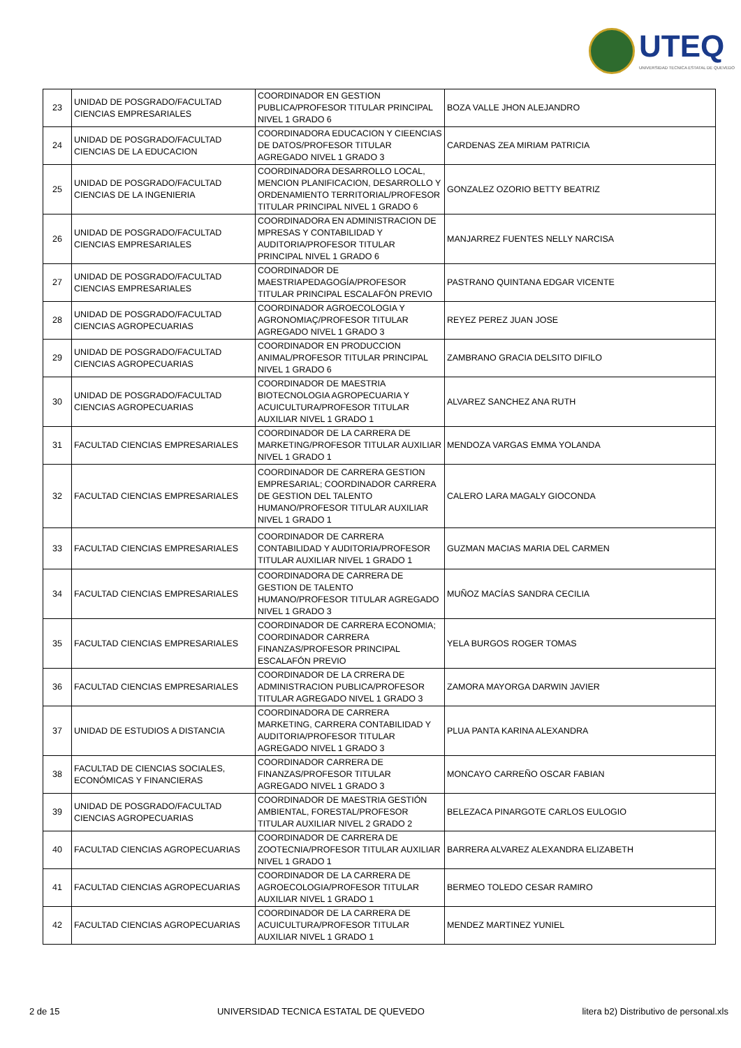UTEQ
UNIVERSIDAD TECNICA ESTATAL DE QUEVEDO
| 23 | UNIDAD DE POSGRADO/FACULTAD CIENCIAS EMPRESARIALES | COORDINADOR EN GESTION PUBLICA/PROFESOR TITULAR PRINCIPAL NIVEL 1 GRADO 6 | BOZA VALLE JHON ALEJANDRO |
| 24 | UNIDAD DE POSGRADO/FACULTAD CIENCIAS DE LA EDUCACION | COORDINADORA EDUCACION Y CIEENCIAS DE DATOS/PROFESOR TITULAR AGREGADO NIVEL 1 GRADO 3 | CARDENAS ZEA MIRIAM PATRICIA |
| 25 | UNIDAD DE POSGRADO/FACULTAD CIENCIAS DE LA INGENIERIA | COORDINADORA DESARROLLO LOCAL, MENCION PLANIFICACION, DESARROLLO Y ORDENAMIENTO TERRITORIAL/PROFESOR TITULAR PRINCIPAL NIVEL 1 GRADO 6 | GONZALEZ OZORIO BETTY BEATRIZ |
| 26 | UNIDAD DE POSGRADO/FACULTAD CIENCIAS EMPRESARIALES | COORDINADORA EN ADMINISTRACION DE MPRESAS Y CONTABILIDAD Y AUDITORIA/PROFESOR TITULAR PRINCIPAL NIVEL 1 GRADO 6 | MANJARREZ FUENTES NELLY NARCISA |
| 27 | UNIDAD DE POSGRADO/FACULTAD CIENCIAS EMPRESARIALES | COORDINADOR DE MAESTRIAPEDAGOGÍA/PROFESOR TITULAR PRINCIPAL ESCALAFÓN PREVIO | PASTRANO QUINTANA EDGAR VICENTE |
| 28 | UNIDAD DE POSGRADO/FACULTAD CIENCIAS AGROPECUARIAS | COORDINADOR AGROECOLOGIA Y AGRONOMIAÇ/PROFESOR TITULAR AGREGADO NIVEL 1 GRADO 3 | REYEZ PEREZ JUAN JOSE |
| 29 | UNIDAD DE POSGRADO/FACULTAD CIENCIAS AGROPECUARIAS | COORDINADOR EN PRODUCCION ANIMAL/PROFESOR TITULAR PRINCIPAL NIVEL 1 GRADO 6 | ZAMBRANO GRACIA DELSITO DIFILO |
| 30 | UNIDAD DE POSGRADO/FACULTAD CIENCIAS AGROPECUARIAS | COORDINADOR DE MAESTRIA BIOTECNOLOGIA AGROPECUARIA Y ACUICULTURA/PROFESOR TITULAR AUXILIAR NIVEL 1 GRADO 1 | ALVAREZ SANCHEZ ANA RUTH |
| 31 | FACULTAD CIENCIAS EMPRESARIALES | COORDINADOR DE LA CARRERA DE MARKETING/PROFESOR TITULAR AUXILIAR NIVEL 1 GRADO 1 | MENDOZA VARGAS EMMA YOLANDA |
| 32 | FACULTAD CIENCIAS EMPRESARIALES | COORDINADOR DE CARRERA GESTION EMPRESARIAL; COORDINADOR CARRERA DE GESTION DEL TALENTO HUMANO/PROFESOR TITULAR AUXILIAR NIVEL 1 GRADO 1 | CALERO LARA MAGALY GIOCONDA |
| 33 | FACULTAD CIENCIAS EMPRESARIALES | COORDINADOR DE CARRERA CONTABILIDAD Y AUDITORIA/PROFESOR TITULAR AUXILIAR NIVEL 1 GRADO 1 | GUZMAN MACIAS MARIA DEL CARMEN |
| 34 | FACULTAD CIENCIAS EMPRESARIALES | COORDINADORA DE CARRERA DE GESTION DE TALENTO HUMANO/PROFESOR TITULAR AGREGADO NIVEL 1 GRADO 3 | MUÑOZ MACÍAS SANDRA CECILIA |
| 35 | FACULTAD CIENCIAS EMPRESARIALES | COORDINADOR DE CARRERA ECONOMIA; COORDINADOR CARRERA FINANZAS/PROFESOR PRINCIPAL ESCALAFÓN PREVIO | YELA BURGOS ROGER TOMAS |
| 36 | FACULTAD CIENCIAS EMPRESARIALES | COORDINADOR DE LA CRRERA DE ADMINISTRACION PUBLICA/PROFESOR TITULAR AGREGADO NIVEL 1 GRADO 3 | ZAMORA MAYORGA DARWIN JAVIER |
| 37 | UNIDAD DE ESTUDIOS A DISTANCIA | COORDINADORA DE CARRERA MARKETING, CARRERA CONTABILIDAD Y AUDITORIA/PROFESOR TITULAR AGREGADO NIVEL 1 GRADO 3 | PLUA PANTA KARINA ALEXANDRA |
| 38 | FACULTAD DE CIENCIAS SOCIALES, ECONÓMICAS Y FINANCIERAS | COORDINADOR CARRERA DE FINANZAS/PROFESOR TITULAR AGREGADO NIVEL 1 GRADO 3 | MONCAYO CARREÑO OSCAR FABIAN |
| 39 | UNIDAD DE POSGRADO/FACULTAD CIENCIAS AGROPECUARIAS | COORDINADOR DE MAESTRIA GESTIÓN AMBIENTAL, FORESTAL/PROFESOR TITULAR AUXILIAR NIVEL 2 GRADO 2 | BELEZACA PINARGOTE CARLOS EULOGIO |
| 40 | FACULTAD CIENCIAS AGROPECUARIAS | COORDINADOR DE CARRERA DE ZOOTECNIA/PROFESOR TITULAR AUXILIAR NIVEL 1 GRADO 1 | BARRERA ALVAREZ ALEXANDRA ELIZABETH |
| 41 | FACULTAD CIENCIAS AGROPECUARIAS | COORDINADOR DE LA CARRERA DE AGROECOLOGIA/PROFESOR TITULAR AUXILIAR NIVEL 1 GRADO 1 | BERMEO TOLEDO CESAR RAMIRO |
| 42 | FACULTAD CIENCIAS AGROPECUARIAS | COORDINADOR DE LA CARRERA DE ACUICULTURA/PROFESOR TITULAR AUXILIAR NIVEL 1 GRADO 1 | MENDEZ MARTINEZ YUNIEL |
2 de 15 UNIVERSIDAD TECNICA ESTATAL DE QUEVEDO litera b2) Distributivo de personal.xls